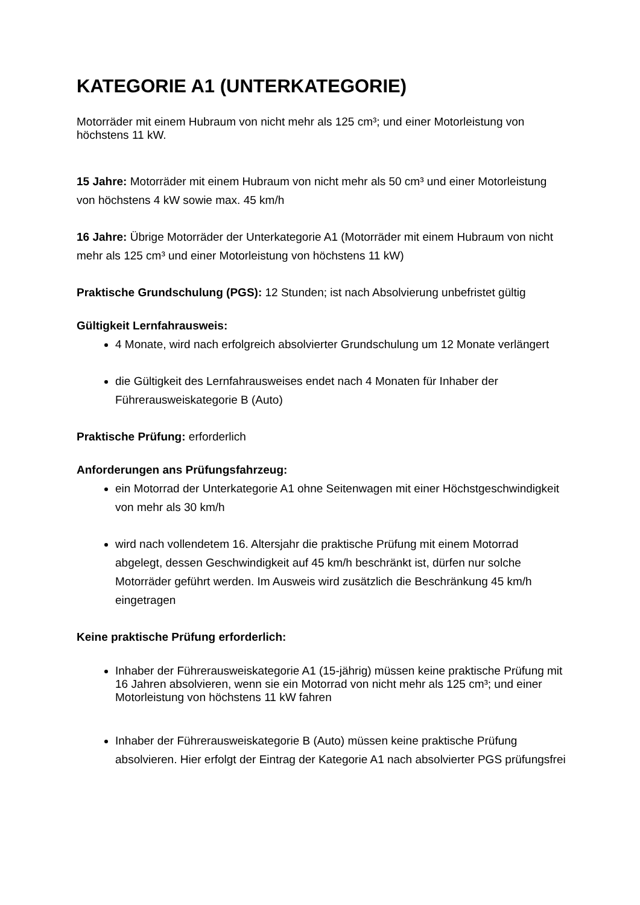KATEGORIE A1 (UNTERKATEGORIE)
Motorräder mit einem Hubraum von nicht mehr als 125 cm³; und einer Motorleistung von höchstens 11 kW.
15 Jahre: Motorräder mit einem Hubraum von nicht mehr als 50 cm³ und einer Motorleistung von höchstens 4 kW sowie max. 45 km/h
16 Jahre: Übrige Motorräder der Unterkategorie A1 (Motorräder mit einem Hubraum von nicht mehr als 125 cm³ und einer Motorleistung von höchstens 11 kW)
Praktische Grundschulung (PGS): 12 Stunden; ist nach Absolvierung unbefristet gültig
Gültigkeit Lernfahrausweis:
4 Monate, wird nach erfolgreich absolvierter Grundschulung um 12 Monate verlängert
die Gültigkeit des Lernfahrausweises endet nach 4 Monaten für Inhaber der Führerausweiskategorie B (Auto)
Praktische Prüfung: erforderlich
Anforderungen ans Prüfungsfahrzeug:
ein Motorrad der Unterkategorie A1 ohne Seitenwagen mit einer Höchstgeschwindigkeit von mehr als 30 km/h
wird nach vollendetem 16. Altersjahr die praktische Prüfung mit einem Motorrad abgelegt, dessen Geschwindigkeit auf 45 km/h beschränkt ist, dürfen nur solche Motorräder geführt werden. Im Ausweis wird zusätzlich die Beschränkung 45 km/h eingetragen
Keine praktische Prüfung erforderlich:
Inhaber der Führerausweiskategorie A1 (15-jährig) müssen keine praktische Prüfung mit 16 Jahren absolvieren, wenn sie ein Motorrad von nicht mehr als 125 cm³; und einer Motorleistung von höchstens 11 kW fahren
Inhaber der Führerausweiskategorie B (Auto) müssen keine praktische Prüfung absolvieren. Hier erfolgt der Eintrag der Kategorie A1 nach absolvierter PGS prüfungsfrei